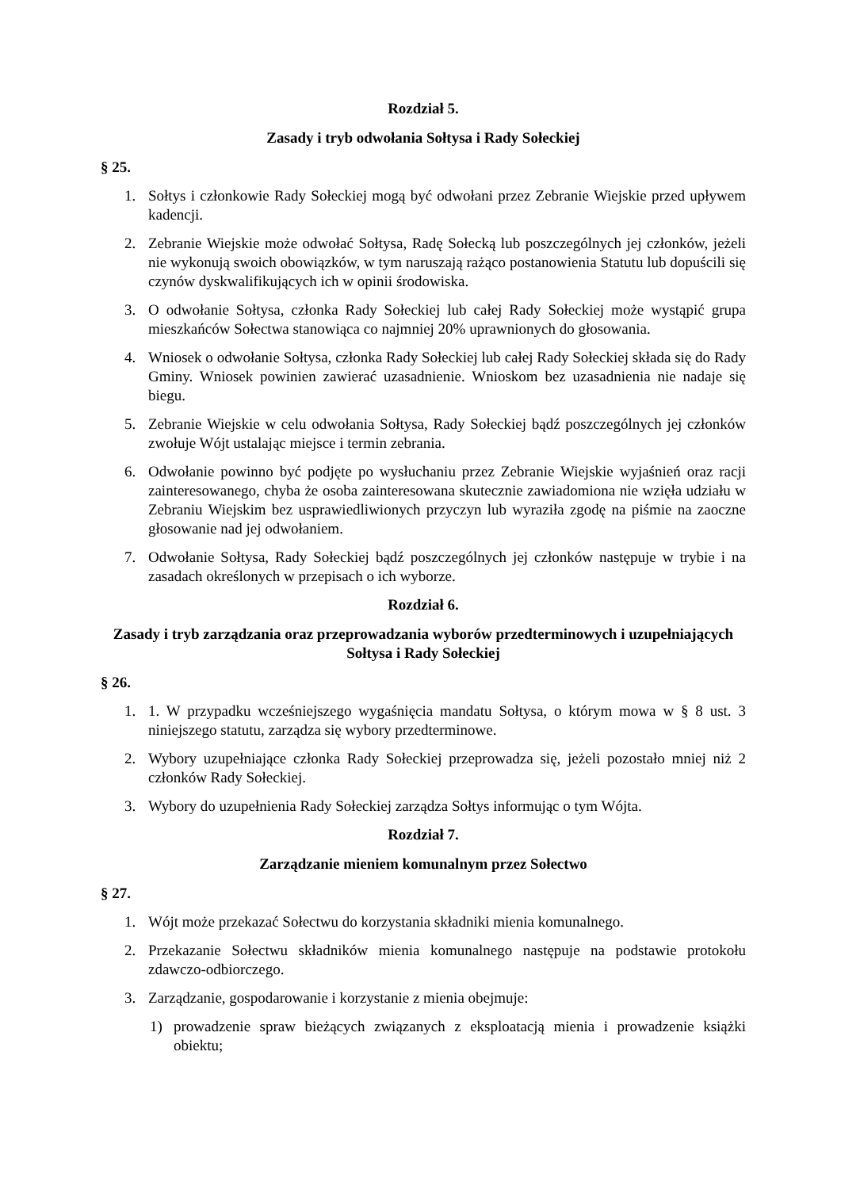Rozdział 5.
Zasady i tryb odwołania Sołtysa i Rady Sołeckiej
§ 25.
1. Sołtys i członkowie Rady Sołeckiej mogą być odwołani przez Zebranie Wiejskie przed upływem kadencji.
2. Zebranie Wiejskie może odwołać Sołtysa, Radę Sołecką lub poszczególnych jej członków, jeżeli nie wykonują swoich obowiązków, w tym naruszają rażąco postanowienia Statutu lub dopuścili się czynów dyskwalifikujących ich w opinii środowiska.
3. O odwołanie Sołtysa, członka Rady Sołeckiej lub całej Rady Sołeckiej może wystąpić grupa mieszkańców Sołectwa stanowiąca co najmniej 20% uprawnionych do głosowania.
4. Wniosek o odwołanie Sołtysa, członka Rady Sołeckiej lub całej Rady Sołeckiej składa się do Rady Gminy. Wniosek powinien zawierać uzasadnienie. Wnioskom bez uzasadnienia nie nadaje się biegu.
5. Zebranie Wiejskie w celu odwołania Sołtysa, Rady Sołeckiej bądź poszczególnych jej członków zwołuje Wójt ustalając miejsce i termin zebrania.
6. Odwołanie powinno być podjęte po wysłuchaniu przez Zebranie Wiejskie wyjaśnień oraz racji zainteresowanego, chyba że osoba zainteresowana skutecznie zawiadomiona nie wzięła udziału w Zebraniu Wiejskim bez usprawiedliwionych przyczyn lub wyraziła zgodę na piśmie na zaoczne głosowanie nad jej odwołaniem.
7. Odwołanie Sołtysa, Rady Sołeckiej bądź poszczególnych jej członków następuje w trybie i na zasadach określonych w przepisach o ich wyborze.
Rozdział 6.
Zasady i tryb zarządzania oraz przeprowadzania wyborów przedterminowych i uzupełniających Sołtysa i Rady Sołeckiej
§ 26.
1. 1. W przypadku wcześniejszego wygaśnięcia mandatu Sołtysa, o którym mowa w § 8 ust. 3 niniejszego statutu, zarządza się wybory przedterminowe.
2. Wybory uzupełniające członka Rady Sołeckiej przeprowadza się, jeżeli pozostało mniej niż 2 członków Rady Sołeckiej.
3. Wybory do uzupełnienia Rady Sołeckiej zarządza Sołtys informując o tym Wójta.
Rozdział 7.
Zarządzanie mieniem komunalnym przez Sołectwo
§ 27.
1. Wójt może przekazać Sołectwu do korzystania składniki mienia komunalnego.
2. Przekazanie Sołectwu składników mienia komunalnego następuje na podstawie protokołu zdawczo-odbiorczego.
3. Zarządzanie, gospodarowanie i korzystanie z mienia obejmuje:
1) prowadzenie spraw bieżących związanych z eksploatacją mienia i prowadzenie książki obiektu;